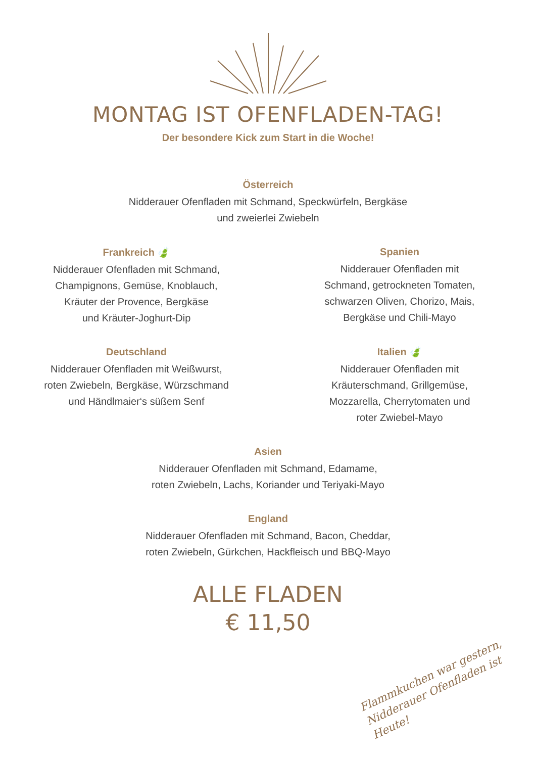MONTAG IST OFENFLADEN-TAG!
Der besondere Kick zum Start in die Woche!
Österreich
Nidderauer Ofenfladen mit Schmand, Speckwürfeln, Bergkäse
und zweierlei Zwiebeln
Frankreich 🍃
Nidderauer Ofenfladen mit Schmand,
Champignons, Gemüse, Knoblauch,
Kräuter der Provence, Bergkäse
und Kräuter-Joghurt-Dip
Deutschland
Nidderauer Ofenfladen mit Weißwurst,
roten Zwiebeln, Bergkäse, Würzschmand
und Händlmaier‘s süßem Senf
Spanien
Nidderauer Ofenfladen mit
Schmand, getrockneten Tomaten,
schwarzen Oliven, Chorizo, Mais,
Bergkäse und Chili-Mayo
Italien 🍃
Nidderauer Ofenfladen mit
Kräuterschmand, Grillgemüse,
Mozzarella, Cherrytomaten und
roter Zwiebel-Mayo
Asien
Nidderauer Ofenfladen mit Schmand, Edamame,
roten Zwiebeln, Lachs, Koriander und Teriyaki-Mayo
England
Nidderauer Ofenfladen mit Schmand, Bacon, Cheddar,
roten Zwiebeln, Gürkchen, Hackfleisch und BBQ-Mayo
ALLE FLADEN
€ 11,50
Flammkuchen war gestern,
Nidderauer Ofenfladen ist Heute!